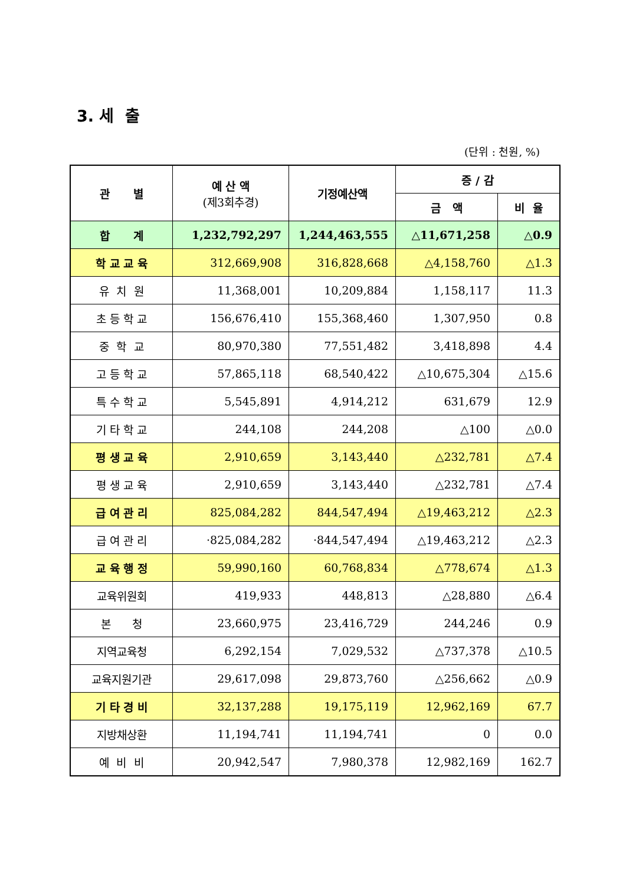3. 세 출
(단위 : 천원, %)
| 관 별 | 예 산 액 (제3회추경) | 기정예산액 | 증 / 감 | |
| --- | --- | --- | --- | --- |
| | | | 금 액 | 비 율 |
| 합 계 | 1,232,792,297 | 1,244,463,555 | △11,671,258 | △0.9 |
| 학 교 교 육 | 312,669,908 | 316,828,668 | △4,158,760 | △1.3 |
| 유 치 원 | 11,368,001 | 10,209,884 | 1,158,117 | 11.3 |
| 초 등 학 교 | 156,676,410 | 155,368,460 | 1,307,950 | 0.8 |
| 중 학 교 | 80,970,380 | 77,551,482 | 3,418,898 | 4.4 |
| 고 등 학 교 | 57,865,118 | 68,540,422 | △10,675,304 | △15.6 |
| 특 수 학 교 | 5,545,891 | 4,914,212 | 631,679 | 12.9 |
| 기 타 학 교 | 244,108 | 244,208 | △100 | △0.0 |
| 평 생 교 육 | 2,910,659 | 3,143,440 | △232,781 | △7.4 |
| 평 생 교 육 | 2,910,659 | 3,143,440 | △232,781 | △7.4 |
| 급 여 관 리 | 825,084,282 | 844,547,494 | △19,463,212 | △2.3 |
| 급 여 관 리 | ·825,084,282 | ·844,547,494 | △19,463,212 | △2.3 |
| 교 육 행 정 | 59,990,160 | 60,768,834 | △778,674 | △1.3 |
| 교육위원회 | 419,933 | 448,813 | △28,880 | △6.4 |
| 본 청 | 23,660,975 | 23,416,729 | 244,246 | 0.9 |
| 지역교육청 | 6,292,154 | 7,029,532 | △737,378 | △10.5 |
| 교육지원기관 | 29,617,098 | 29,873,760 | △256,662 | △0.9 |
| 기 타 경 비 | 32,137,288 | 19,175,119 | 12,962,169 | 67.7 |
| 지방채상환 | 11,194,741 | 11,194,741 | 0 | 0.0 |
| 예 비 비 | 20,942,547 | 7,980,378 | 12,982,169 | 162.7 |